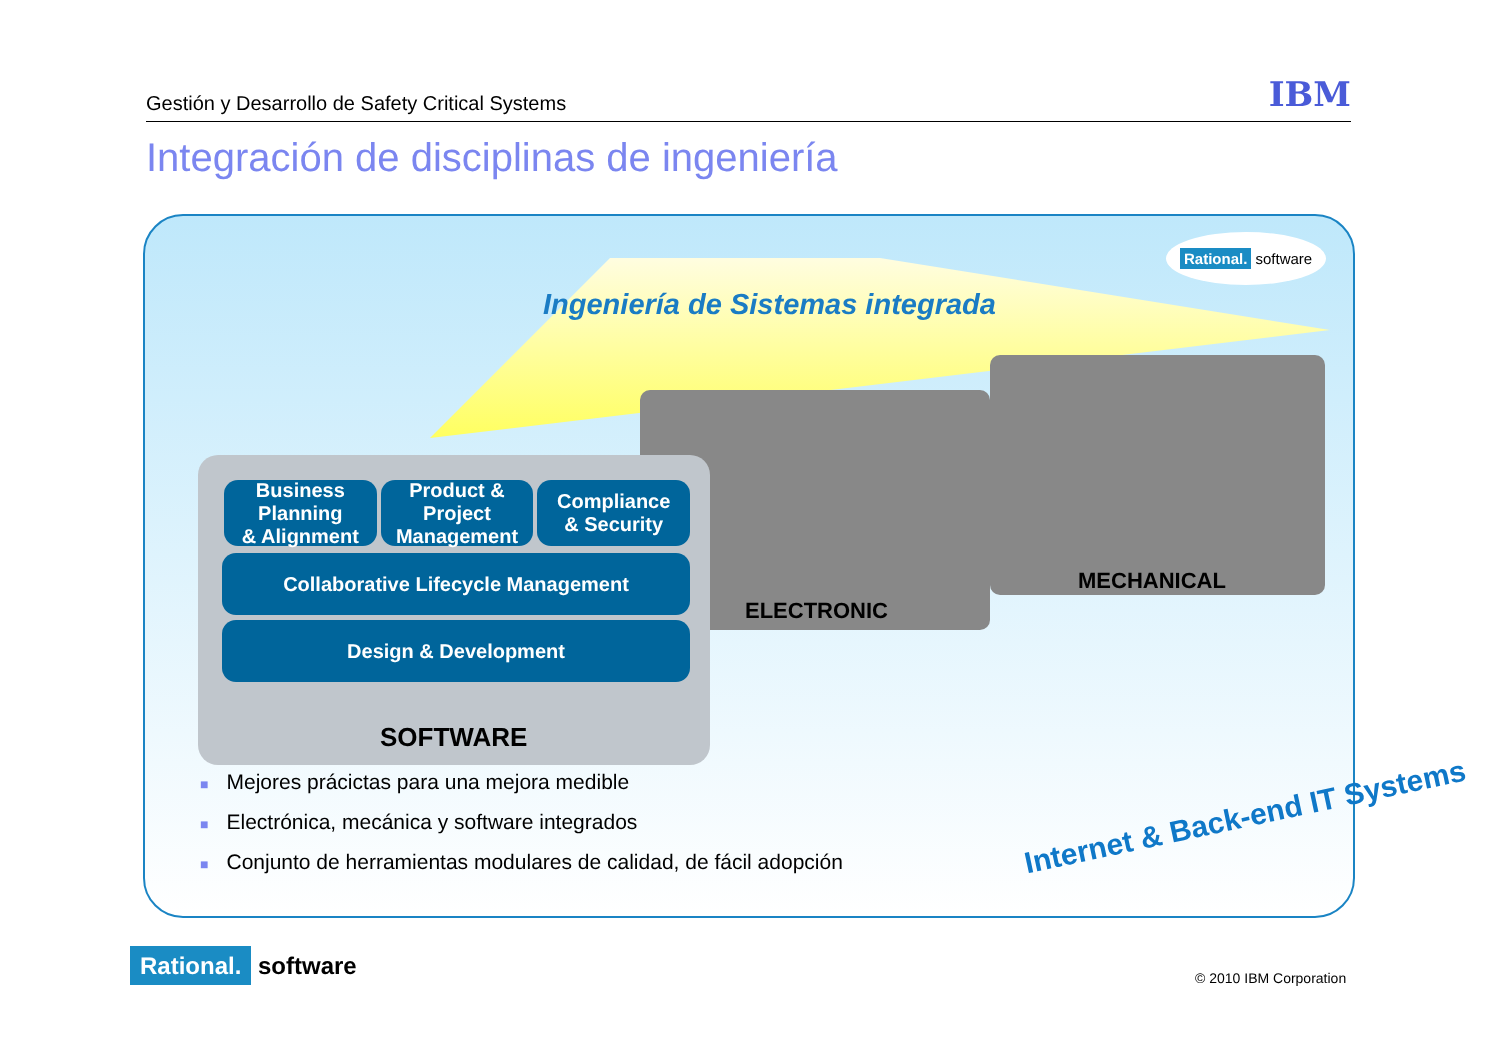Gestión y Desarrollo de Safety Critical Systems IBM
Integración de disciplinas de ingeniería
Ingeniería de Sistemas integrada
Rational. software
ELECTRONIC
MECHANICAL
Business Planning
& Alignment
Product & Project
Management
Compliance
& Security
Collaborative Lifecycle Management
Design & Development
SOFTWARE
■ Mejores prácictas para una mejora medible
■ Electrónica, mecánica y software integrados
■ Conjunto de herramientas modulares de calidad, de fácil adopción
Internet & Back-end IT Systems
Rational. software © 2010 IBM Corporation